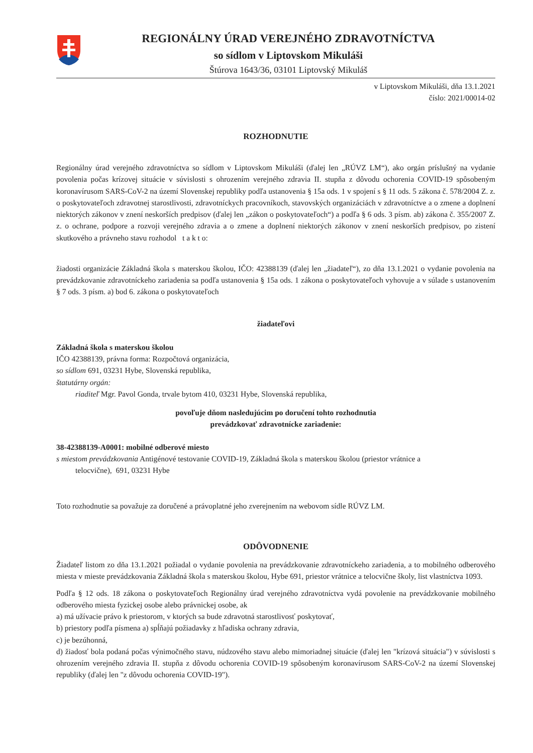REGIONÁLNY ÚRAD VEREJNÉHO ZDRAVOTNÍCTVA
so sídlom v Liptovskom Mikuláši
Štúrova 1643/36, 03101 Liptovský Mikuláš
v Liptovskom Mikuláši, dňa 13.1.2021
číslo: 2021/00014-02
ROZHODNUTIE
Regionálny úrad verejného zdravotníctva so sídlom v Liptovskom Mikuláši (ďalej len „RÚVZ LM“), ako orgán príslušný na vydanie povolenia počas krízovej situácie v súvislosti s ohrozením verejného zdravia II. stupňa z dôvodu ochorenia COVID-19 spôsobeným koronavírusom SARS-CoV-2 na území Slovenskej republiky podľa ustanovenia § 15a ods. 1 v spojení s § 11 ods. 5 zákona č. 578/2004 Z. z. o poskytovateľoch zdravotnej starostlivosti, zdravotníckych pracovníkoch, stavovských organizáciách v zdravotníctve a o zmene a doplnení niektorých zákonov v znení neskorších predpisov (ďalej len „zákon o poskytovateľoch“) a podľa § 6 ods. 3 písm. ab) zákona č. 355/2007 Z. z. o ochrane, podpore a rozvoji verejného zdravia a o zmene a doplnení niektorých zákonov v znení neskorších predpisov, po zistení skutkového a právneho stavu rozhodol t a k t o:
žiadosti organizácie Základná škola s materskou školou, IČO: 42388139 (ďalej len „žiadateľ“), zo dňa 13.1.2021 o vydanie povolenia na prevádzkovanie zdravotníckeho zariadenia sa podľa ustanovenia § 15a ods. 1 zákona o poskytovateľoch vyhovuje a v súlade s ustanovením § 7 ods. 3 písm. a) bod 6. zákona o poskytovateľoch
žiadateľovi
Základná škola s materskou školou
IČO 42388139, právna forma: Rozpočtová organizácia,
so sídlom 691, 03231 Hybe, Slovenská republika,
štatutárny orgán:
riaditeľ Mgr. Pavol Gonda, trvale bytom 410, 03231 Hybe, Slovenská republika,
povoľuje dňom nasledujúcim po doručení tohto rozhodnutia
prevádzkovať zdravotnícke zariadenie:
38-42388139-A0001: mobilné odberové miesto
s miestom prevádzkovania Antigénové testovanie COVID-19, Základná škola s materskou školou (priestor vrátnice a
telocvične), 691, 03231 Hybe
Toto rozhodnutie sa považuje za doručené a právoplatné jeho zverejnením na webovom sídle RÚVZ LM.
ODÔVODNENIE
Žiadateľ listom zo dňa 13.1.2021 požiadal o vydanie povolenia na prevádzkovanie zdravotníckeho zariadenia, a to mobilného odberového miesta v mieste prevádzkovania Základná škola s materskou školou, Hybe 691, priestor vrátnice a telocvične školy, list vlastníctva 1093.
Podľa § 12 ods. 18 zákona o poskytovateľoch Regionálny úrad verejného zdravotníctva vydá povolenie na prevádzkovanie mobilného odberového miesta fyzickej osobe alebo právnickej osobe, ak
a) má užívacie právo k priestorom, v ktorých sa bude zdravotná starostlivosť poskytovať,
b) priestory podľa písmena a) spĺňajú požiadavky z hľadiska ochrany zdravia,
c) je bezúhonná,
d) žiadosť bola podaná počas výnimočného stavu, núdzového stavu alebo mimoriadnej situácie (ďalej len "krízová situácia") v súvislosti s ohrozením verejného zdravia II. stupňa z dôvodu ochorenia COVID-19 spôsobeným koronavírusom SARS-CoV-2 na území Slovenskej republiky (ďalej len "z dôvodu ochorenia COVID-19").